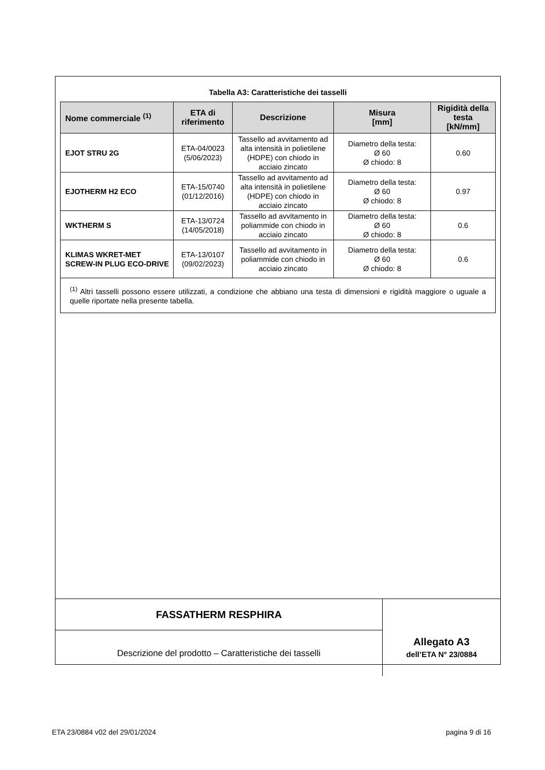Tabella A3: Caratteristiche dei tasselli
| Nome commerciale <sup>(1)</sup> | ETA di riferimento | Descrizione | Misura [mm] | Rigidità della testa [kN/mm] |
| --- | --- | --- | --- | --- |
| EJOT STRU 2G | ETA-04/0023 (5/06/2023) | Tassello ad avvitamento ad alta intensità in polietilene (HDPE) con chiodo in acciaio zincato | Diametro della testa: Ø 60 Ø chiodo: 8 | 0.60 |
| EJOTHERM H2 ECO | ETA-15/0740 (01/12/2016) | Tassello ad avvitamento ad alta intensità in polietilene (HDPE) con chiodo in acciaio zincato | Diametro della testa: Ø 60 Ø chiodo: 8 | 0.97 |
| WKTHERM S | ETA-13/0724 (14/05/2018) | Tassello ad avvitamento in poliammide con chiodo in acciaio zincato | Diametro della testa: Ø 60 Ø chiodo: 8 | 0.6 |
| KLIMAS WKRET-MET SCREW-IN PLUG ECO-DRIVE | ETA-13/0107 (09/02/2023) | Tassello ad avvitamento in poliammide con chiodo in acciaio zincato | Diametro della testa: Ø 60 Ø chiodo: 8 | 0.6 |
| <sup>(1)</sup> Altri tasselli possono essere utilizzati, a condizione che abbiano una testa di dimensioni e rigidità maggiore o uguale a quelle riportate nella presente tabella. | | | | |
FASSATHERM RESPHIRA
Descrizione del prodotto – Caratteristiche dei tasselli
Allegato A3
dell’ETA N° 23/0884
ETA 23/0884 v02 del 29/01/2024 pagina 9 di 16